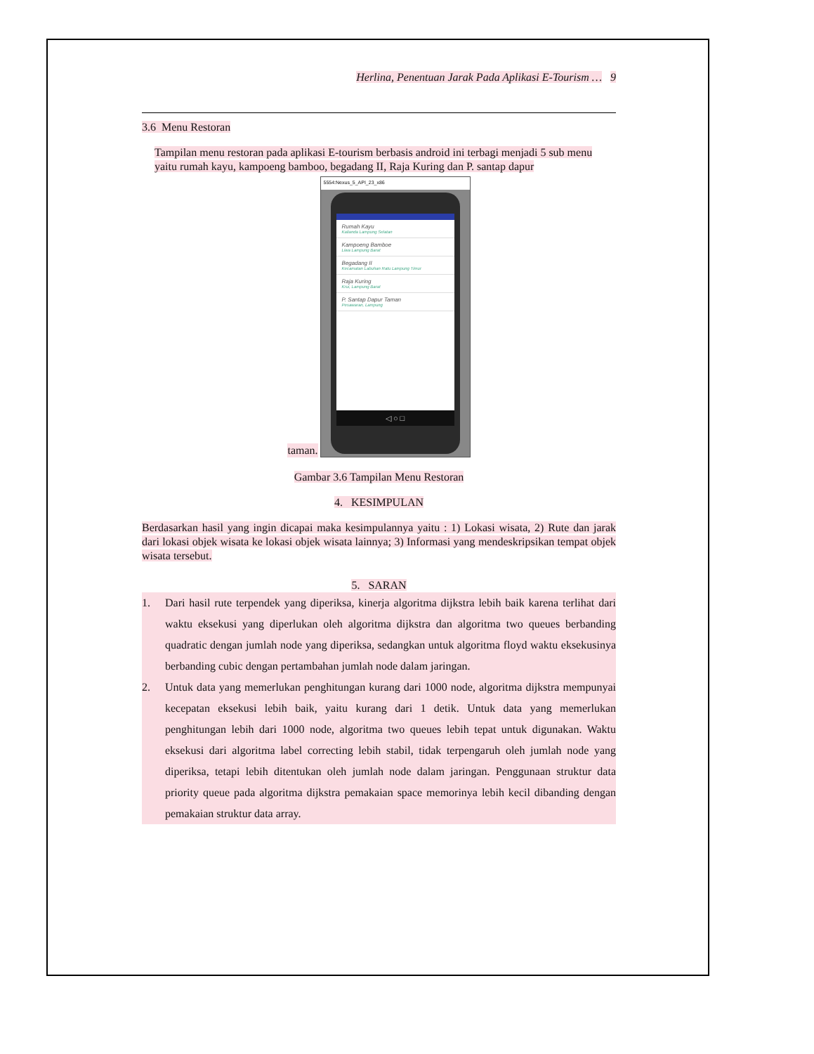Herlina, Penentuan Jarak Pada Aplikasi E-Tourism … 9
3.6 Menu Restoran
Tampilan menu restoran pada aplikasi E-tourism berbasis android ini terbagi menjadi 5 sub menu yaitu rumah kayu, kampoeng bamboo, begadang II, Raja Kuring dan P. santap dapur
taman.
5554:Nexus_5_API_23_x86
Rumah Kayu
Kalianda Lampung Selatan
Kampoeng Bamboe
Liwa Lampung Barat
Begadang II
Kecamatan Labuhan Ratu Lampung Timur
Raja Kuring
Krui, Lampung Barat
P. Santap Dapur Taman
Pesawaran, Lampung
◁ ○ □
Gambar 3.6 Tampilan Menu Restoran
4. KESIMPULAN
Berdasarkan hasil yang ingin dicapai maka kesimpulannya yaitu : 1) Lokasi wisata, 2) Rute dan jarak dari lokasi objek wisata ke lokasi objek wisata lainnya; 3) Informasi yang mendeskripsikan tempat objek wisata tersebut.
5. SARAN
1. Dari hasil rute terpendek yang diperiksa, kinerja algoritma dijkstra lebih baik karena terlihat dari waktu eksekusi yang diperlukan oleh algoritma dijkstra dan algoritma two queues berbanding quadratic dengan jumlah node yang diperiksa, sedangkan untuk algoritma floyd waktu eksekusinya berbanding cubic dengan pertambahan jumlah node dalam jaringan.
2. Untuk data yang memerlukan penghitungan kurang dari 1000 node, algoritma dijkstra mempunyai kecepatan eksekusi lebih baik, yaitu kurang dari 1 detik. Untuk data yang memerlukan penghitungan lebih dari 1000 node, algoritma two queues lebih tepat untuk digunakan. Waktu eksekusi dari algoritma label correcting lebih stabil, tidak terpengaruh oleh jumlah node yang diperiksa, tetapi lebih ditentukan oleh jumlah node dalam jaringan. Penggunaan struktur data priority queue pada algoritma dijkstra pemakaian space memorinya lebih kecil dibanding dengan pemakaian struktur data array.